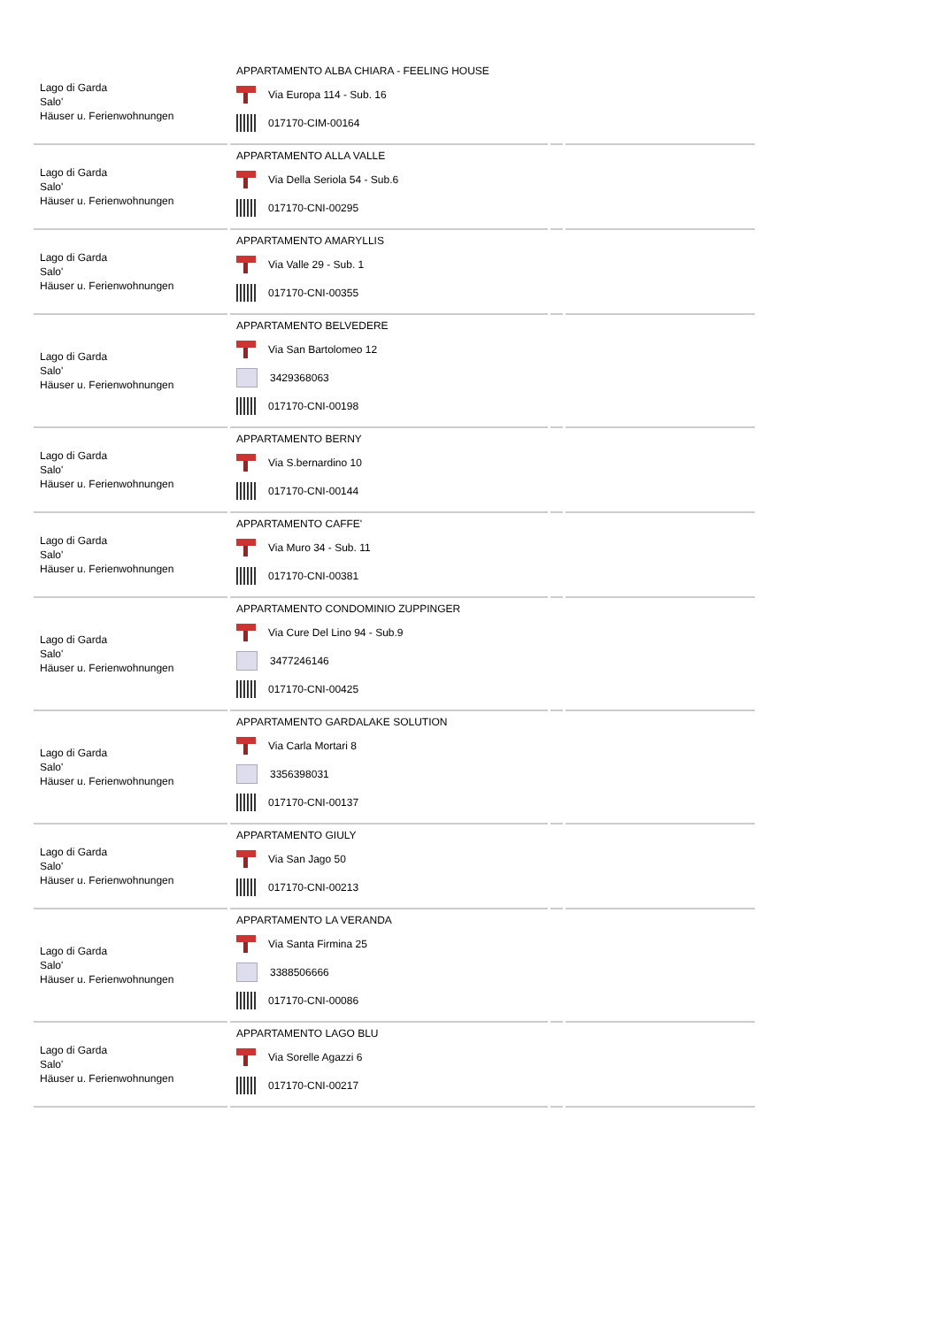| Lago di Garda Salo' Häuser u. Ferienwohnungen | APPARTAMENTO ALBA CHIARA - FEELING HOUSE Via Europa 114 - Sub. 16 017170-CIM-00164 | | |
| Lago di Garda Salo' Häuser u. Ferienwohnungen | APPARTAMENTO ALLA VALLE Via Della Seriola 54 - Sub.6 017170-CNI-00295 | | |
| Lago di Garda Salo' Häuser u. Ferienwohnungen | APPARTAMENTO AMARYLLIS Via Valle 29 - Sub. 1 017170-CNI-00355 | | |
| Lago di Garda Salo' Häuser u. Ferienwohnungen | APPARTAMENTO BELVEDERE Via San Bartolomeo 12 3429368063 017170-CNI-00198 | | |
| Lago di Garda Salo' Häuser u. Ferienwohnungen | APPARTAMENTO BERNY Via S.bernardino 10 017170-CNI-00144 | | |
| Lago di Garda Salo' Häuser u. Ferienwohnungen | APPARTAMENTO CAFFE' Via Muro 34 - Sub. 11 017170-CNI-00381 | | |
| Lago di Garda Salo' Häuser u. Ferienwohnungen | APPARTAMENTO CONDOMINIO ZUPPINGER Via Cure Del Lino 94 - Sub.9 3477246146 017170-CNI-00425 | | |
| Lago di Garda Salo' Häuser u. Ferienwohnungen | APPARTAMENTO GARDALAKE SOLUTION Via Carla Mortari 8 3356398031 017170-CNI-00137 | | |
| Lago di Garda Salo' Häuser u. Ferienwohnungen | APPARTAMENTO GIULY Via San Jago 50 017170-CNI-00213 | | |
| Lago di Garda Salo' Häuser u. Ferienwohnungen | APPARTAMENTO LA VERANDA Via Santa Firmina 25 3388506666 017170-CNI-00086 | | |
| Lago di Garda Salo' Häuser u. Ferienwohnungen | APPARTAMENTO LAGO BLU Via Sorelle Agazzi 6 017170-CNI-00217 | | |